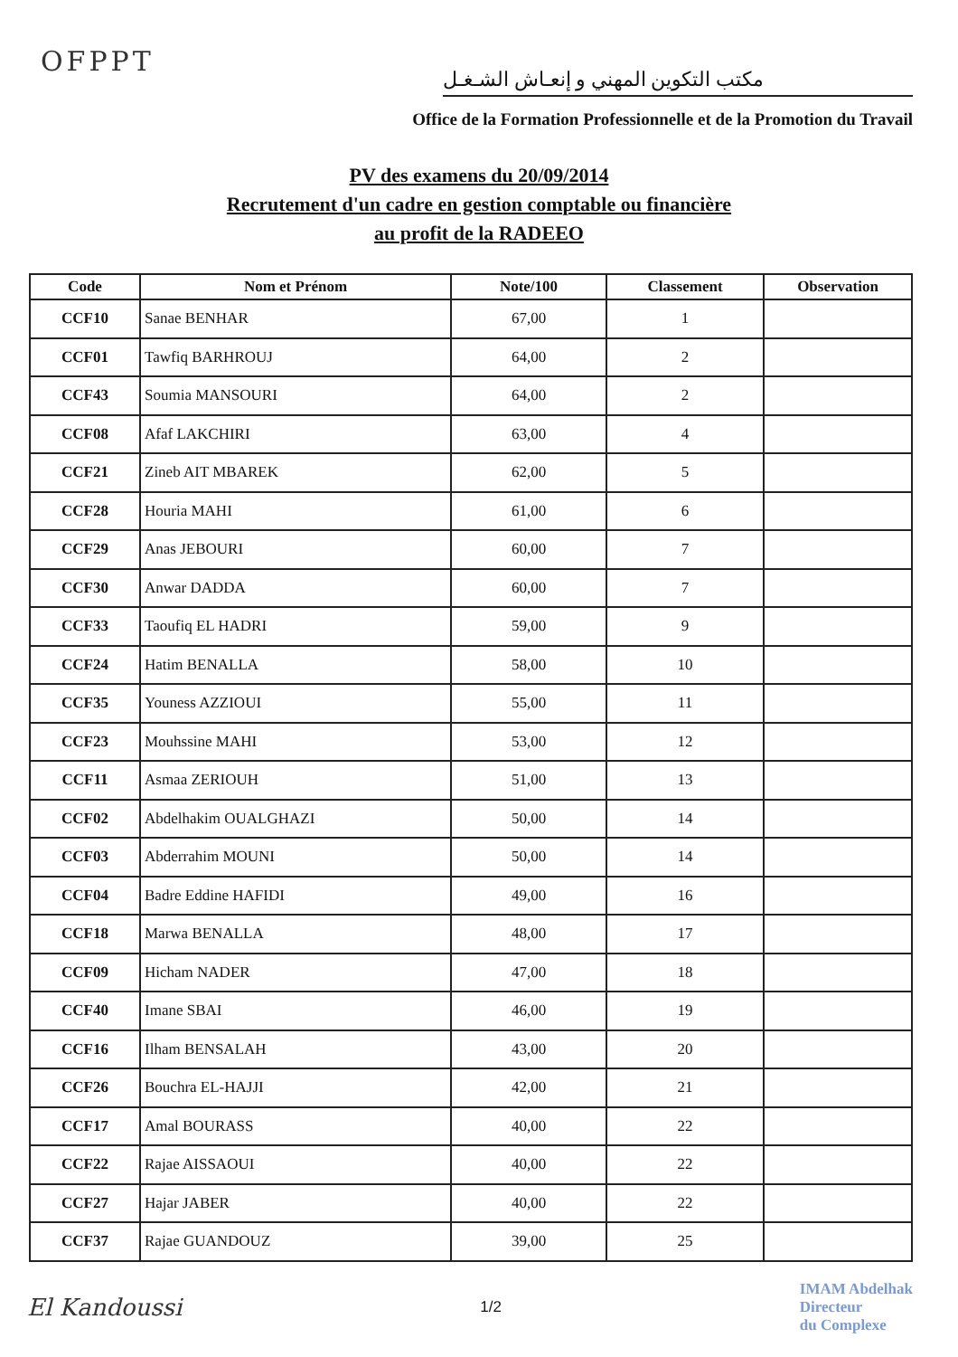OFPPT
مكتب التكوين المهني و إنعـاش الشـغـل
Office de la Formation Professionnelle et de la Promotion du Travail
PV des examens du 20/09/2014
Recrutement d'un cadre en gestion comptable ou financière
au profit de la RADEEO
| Code | Nom et Prénom | Note/100 | Classement | Observation |
| --- | --- | --- | --- | --- |
| CCF10 | Sanae BENHAR | 67,00 | 1 | |
| CCF01 | Tawfiq BARHROUJ | 64,00 | 2 | |
| CCF43 | Soumia MANSOURI | 64,00 | 2 | |
| CCF08 | Afaf LAKCHIRI | 63,00 | 4 | |
| CCF21 | Zineb AIT MBAREK | 62,00 | 5 | |
| CCF28 | Houria MAHI | 61,00 | 6 | |
| CCF29 | Anas JEBOURI | 60,00 | 7 | |
| CCF30 | Anwar DADDA | 60,00 | 7 | |
| CCF33 | Taoufiq EL HADRI | 59,00 | 9 | |
| CCF24 | Hatim BENALLA | 58,00 | 10 | |
| CCF35 | Youness AZZIOUI | 55,00 | 11 | |
| CCF23 | Mouhssine MAHI | 53,00 | 12 | |
| CCF11 | Asmaa ZERIOUH | 51,00 | 13 | |
| CCF02 | Abdelhakim OUALGHAZI | 50,00 | 14 | |
| CCF03 | Abderrahim MOUNI | 50,00 | 14 | |
| CCF04 | Badre Eddine HAFIDI | 49,00 | 16 | |
| CCF18 | Marwa BENALLA | 48,00 | 17 | |
| CCF09 | Hicham NADER | 47,00 | 18 | |
| CCF40 | Imane SBAI | 46,00 | 19 | |
| CCF16 | Ilham BENSALAH | 43,00 | 20 | |
| CCF26 | Bouchra EL-HAJJI | 42,00 | 21 | |
| CCF17 | Amal BOURASS | 40,00 | 22 | |
| CCF22 | Rajae AISSAOUI | 40,00 | 22 | |
| CCF27 | Hajar JABER | 40,00 | 22 | |
| CCF37 | Rajae GUANDOUZ | 39,00 | 25 | |
El Kandoussi
1/2
IMAM Abdelhak
Directeur
du Complexe